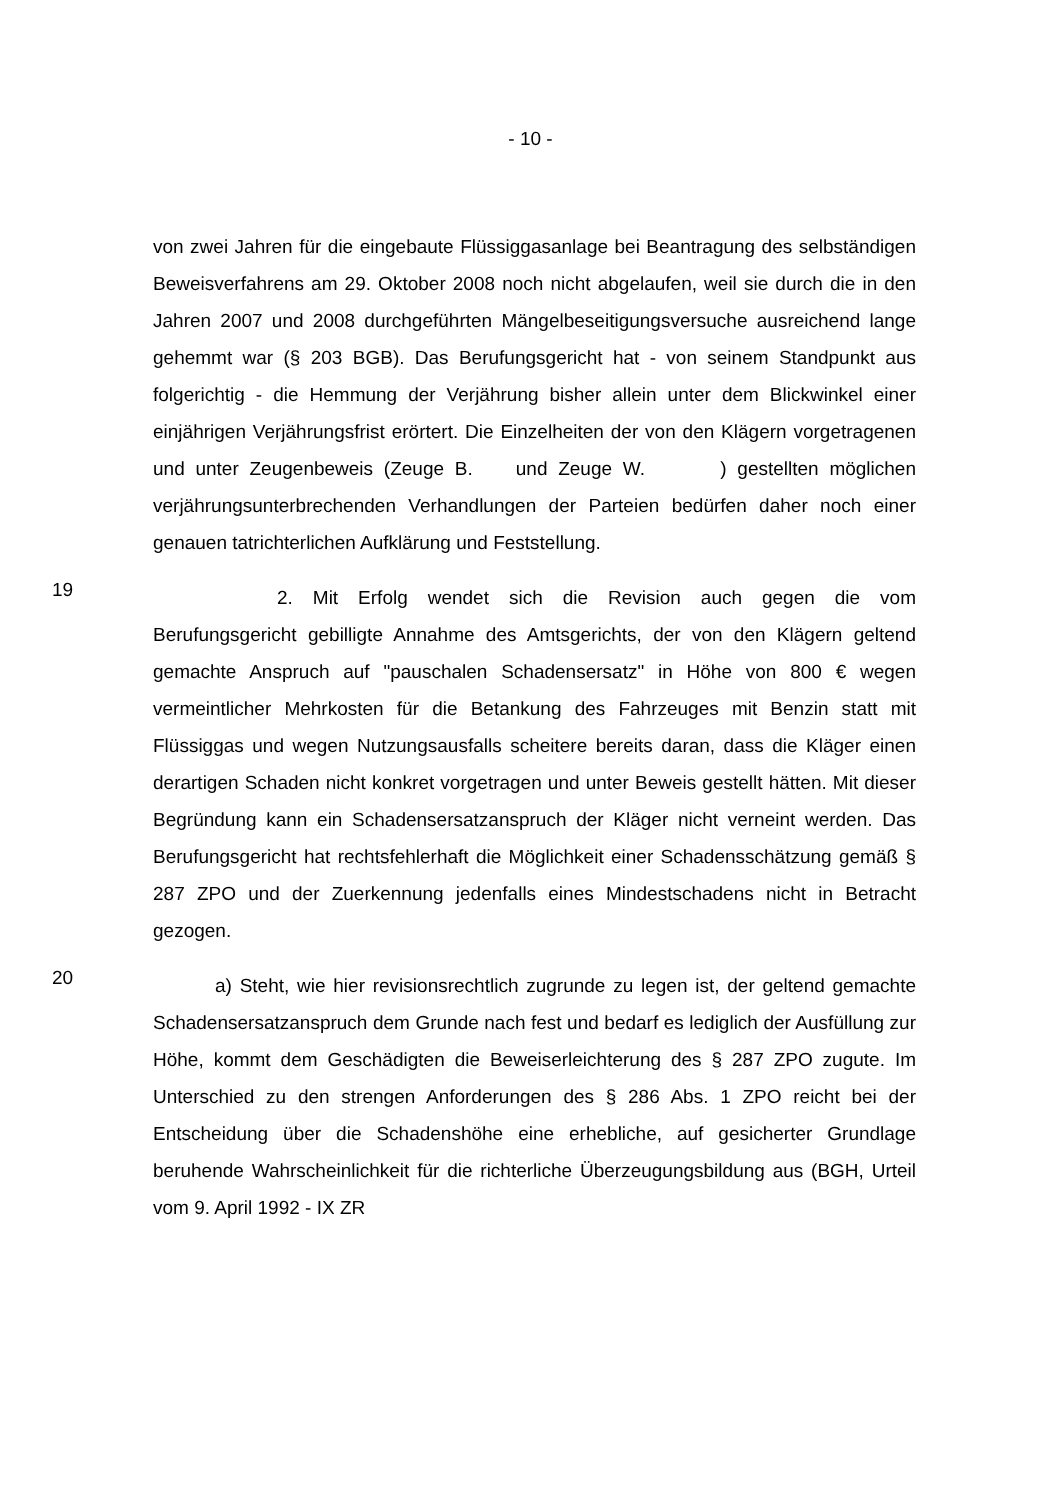- 10 -
von zwei Jahren für die eingebaute Flüssiggasanlage bei Beantragung des selbständigen Beweisverfahrens am 29. Oktober 2008 noch nicht abgelaufen, weil sie durch die in den Jahren 2007 und 2008 durchgeführten Mängelbeseitigungsversuche ausreichend lange gehemmt war (§ 203 BGB). Das Berufungsgericht hat - von seinem Standpunkt aus folgerichtig - die Hemmung der Verjährung bisher allein unter dem Blickwinkel einer einjährigen Verjährungsfrist erörtert. Die Einzelheiten der von den Klägern vorgetragenen und unter Zeugenbeweis (Zeuge B. und Zeuge W. ) gestellten möglichen verjährungsunterbrechenden Verhandlungen der Parteien bedürfen daher noch einer genauen tatrichterlichen Aufklärung und Feststellung.
19
2. Mit Erfolg wendet sich die Revision auch gegen die vom Berufungsgericht gebilligte Annahme des Amtsgerichts, der von den Klägern geltend gemachte Anspruch auf "pauschalen Schadensersatz" in Höhe von 800 € wegen vermeintlicher Mehrkosten für die Betankung des Fahrzeuges mit Benzin statt mit Flüssiggas und wegen Nutzungsausfalls scheitere bereits daran, dass die Kläger einen derartigen Schaden nicht konkret vorgetragen und unter Beweis gestellt hätten. Mit dieser Begründung kann ein Schadensersatzanspruch der Kläger nicht verneint werden. Das Berufungsgericht hat rechtsfehlerhaft die Möglichkeit einer Schadensschätzung gemäß § 287 ZPO und der Zuerkennung jedenfalls eines Mindestschadens nicht in Betracht gezogen.
20
a) Steht, wie hier revisionsrechtlich zugrunde zu legen ist, der geltend gemachte Schadensersatzanspruch dem Grunde nach fest und bedarf es lediglich der Ausfüllung zur Höhe, kommt dem Geschädigten die Beweiserleichterung des § 287 ZPO zugute. Im Unterschied zu den strengen Anforderungen des § 286 Abs. 1 ZPO reicht bei der Entscheidung über die Schadenshöhe eine erhebliche, auf gesicherter Grundlage beruhende Wahrscheinlichkeit für die richterliche Überzeugungsbildung aus (BGH, Urteil vom 9. April 1992 - IX ZR